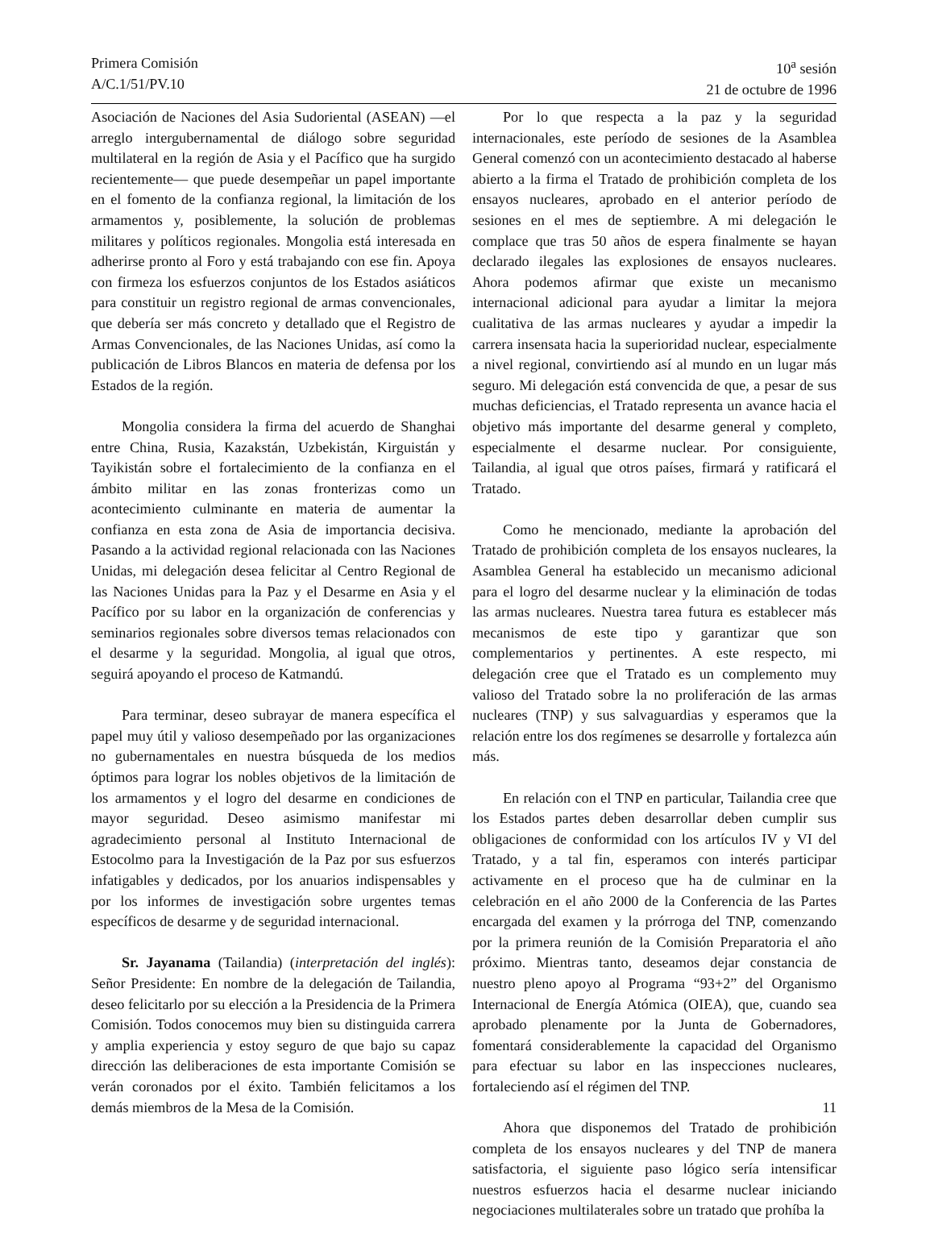Primera Comisión
A/C.1/51/PV.10
10<sup>a</sup> sesión
21 de octubre de 1996
Asociación de Naciones del Asia Sudoriental (ASEAN) —el arreglo intergubernamental de diálogo sobre seguridad multilateral en la región de Asia y el Pacífico que ha surgido recientemente— que puede desempeñar un papel importante en el fomento de la confianza regional, la limitación de los armamentos y, posiblemente, la solución de problemas militares y políticos regionales. Mongolia está interesada en adherirse pronto al Foro y está trabajando con ese fin. Apoya con firmeza los esfuerzos conjuntos de los Estados asiáticos para constituir un registro regional de armas convencionales, que debería ser más concreto y detallado que el Registro de Armas Convencionales, de las Naciones Unidas, así como la publicación de Libros Blancos en materia de defensa por los Estados de la región.
Mongolia considera la firma del acuerdo de Shanghai entre China, Rusia, Kazakstán, Uzbekistán, Kirguistán y Tayikistán sobre el fortalecimiento de la confianza en el ámbito militar en las zonas fronterizas como un acontecimiento culminante en materia de aumentar la confianza en esta zona de Asia de importancia decisiva. Pasando a la actividad regional relacionada con las Naciones Unidas, mi delegación desea felicitar al Centro Regional de las Naciones Unidas para la Paz y el Desarme en Asia y el Pacífico por su labor en la organización de conferencias y seminarios regionales sobre diversos temas relacionados con el desarme y la seguridad. Mongolia, al igual que otros, seguirá apoyando el proceso de Katmandú.
Para terminar, deseo subrayar de manera específica el papel muy útil y valioso desempeñado por las organizaciones no gubernamentales en nuestra búsqueda de los medios óptimos para lograr los nobles objetivos de la limitación de los armamentos y el logro del desarme en condiciones de mayor seguridad. Deseo asimismo manifestar mi agradecimiento personal al Instituto Internacional de Estocolmo para la Investigación de la Paz por sus esfuerzos infatigables y dedicados, por los anuarios indispensables y por los informes de investigación sobre urgentes temas específicos de desarme y de seguridad internacional.
Sr. Jayanama (Tailandia) (interpretación del inglés): Señor Presidente: En nombre de la delegación de Tailandia, deseo felicitarlo por su elección a la Presidencia de la Primera Comisión. Todos conocemos muy bien su distinguida carrera y amplia experiencia y estoy seguro de que bajo su capaz dirección las deliberaciones de esta importante Comisión se verán coronados por el éxito. También felicitamos a los demás miembros de la Mesa de la Comisión.
Por lo que respecta a la paz y la seguridad internacionales, este período de sesiones de la Asamblea General comenzó con un acontecimiento destacado al haberse abierto a la firma el Tratado de prohibición completa de los ensayos nucleares, aprobado en el anterior período de sesiones en el mes de septiembre. A mi delegación le complace que tras 50 años de espera finalmente se hayan declarado ilegales las explosiones de ensayos nucleares. Ahora podemos afirmar que existe un mecanismo internacional adicional para ayudar a limitar la mejora cualitativa de las armas nucleares y ayudar a impedir la carrera insensata hacia la superioridad nuclear, especialmente a nivel regional, convirtiendo así al mundo en un lugar más seguro. Mi delegación está convencida de que, a pesar de sus muchas deficiencias, el Tratado representa un avance hacia el objetivo más importante del desarme general y completo, especialmente el desarme nuclear. Por consiguiente, Tailandia, al igual que otros países, firmará y ratificará el Tratado.
Como he mencionado, mediante la aprobación del Tratado de prohibición completa de los ensayos nucleares, la Asamblea General ha establecido un mecanismo adicional para el logro del desarme nuclear y la eliminación de todas las armas nucleares. Nuestra tarea futura es establecer más mecanismos de este tipo y garantizar que son complementarios y pertinentes. A este respecto, mi delegación cree que el Tratado es un complemento muy valioso del Tratado sobre la no proliferación de las armas nucleares (TNP) y sus salvaguardias y esperamos que la relación entre los dos regímenes se desarrolle y fortalezca aún más.
En relación con el TNP en particular, Tailandia cree que los Estados partes deben desarrollar deben cumplir sus obligaciones de conformidad con los artículos IV y VI del Tratado, y a tal fin, esperamos con interés participar activamente en el proceso que ha de culminar en la celebración en el año 2000 de la Conferencia de las Partes encargada del examen y la prórroga del TNP, comenzando por la primera reunión de la Comisión Preparatoria el año próximo. Mientras tanto, deseamos dejar constancia de nuestro pleno apoyo al Programa “93+2” del Organismo Internacional de Energía Atómica (OIEA), que, cuando sea aprobado plenamente por la Junta de Gobernadores, fomentará considerablemente la capacidad del Organismo para efectuar su labor en las inspecciones nucleares, fortaleciendo así el régimen del TNP.
Ahora que disponemos del Tratado de prohibición completa de los ensayos nucleares y del TNP de manera satisfactoria, el siguiente paso lógico sería intensificar nuestros esfuerzos hacia el desarme nuclear iniciando negociaciones multilaterales sobre un tratado que prohíba la
11